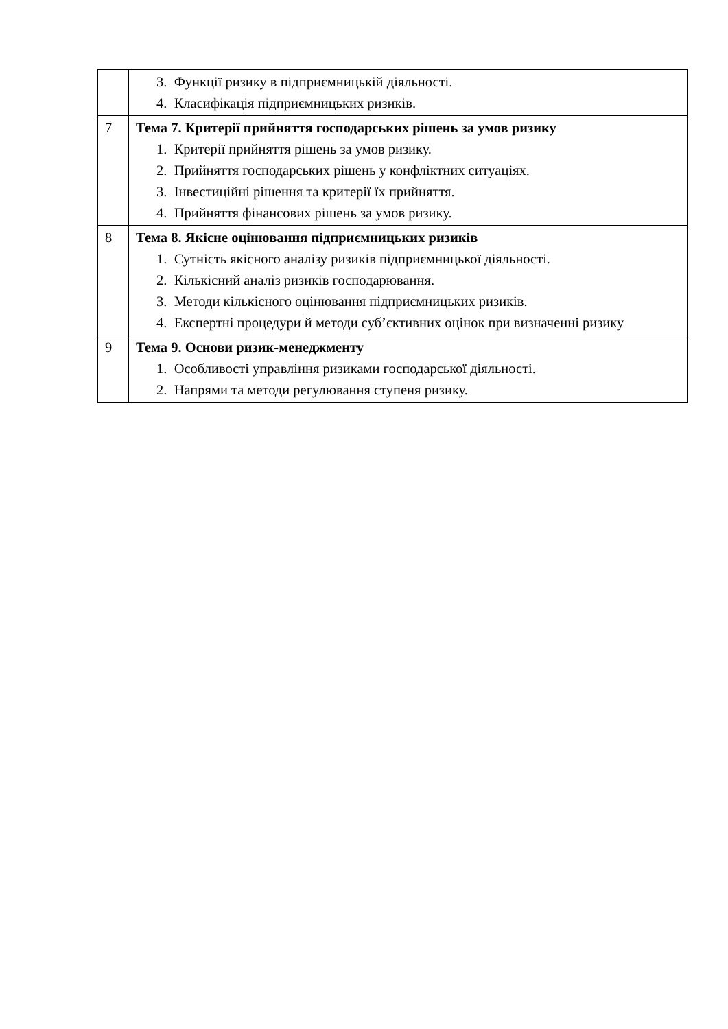| | 3. Функції ризику в підприємницькій діяльності. 4. Класифікація підприємницьких ризиків. |
| 7 | Тема 7. Критерії прийняття господарських рішень за умов ризику 1. Критерії прийняття рішень за умов ризику. 2. Прийняття господарських рішень у конфліктних ситуаціях. 3. Інвестиційні рішення та критерії їх прийняття. 4. Прийняття фінансових рішень за умов ризику. |
| 8 | Тема 8. Якісне оцінювання підприємницьких ризиків 1. Сутність якісного аналізу ризиків підприємницької діяльності. 2. Кількісний аналіз ризиків господарювання. 3. Методи кількісного оцінювання підприємницьких ризиків. 4. Експертні процедури й методи суб’єктивних оцінок при визначенні ризику |
| 9 | Тема 9. Основи ризик-менеджменту 1. Особливості управління ризиками господарської діяльності. 2. Напрями та методи регулювання ступеня ризику. |